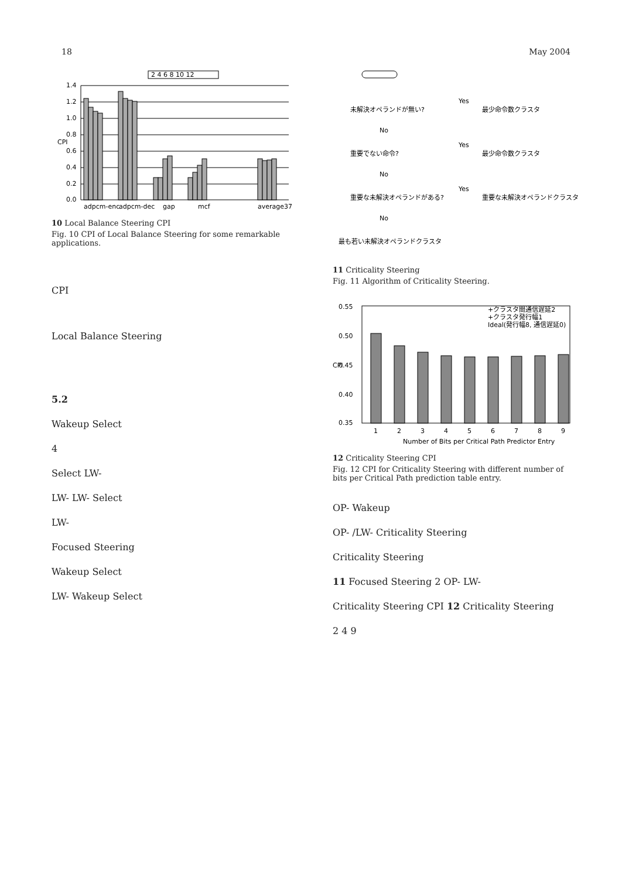18 May 2004
2 4 6 8 10 12
1.4
1.2
1.0
0.8
0.6
0.4
0.2
0.0
CPI
adpcm-enc
adpcm-dec
gap
mcf
average37
10 Local Balance Steering CPI
Fig. 10 CPI of Local Balance Steering for some remarkable applications.
CPI
Local Balance Steering
5.2
Wakeup Select
4
Select LW-
LW- LW- Select
LW-
Focused Steering
Wakeup Select
LW- Wakeup Select
未解決オペランドが無い?
Yes
最少命令数クラスタ
No
重要でない命令?
Yes
最少命令数クラスタ
No
重要な未解決オペランドがある?
Yes
重要な未解決オペランドクラスタ
No
最も若い未解決オペランドクラスタ
11 Criticality Steering
Fig. 11 Algorithm of Criticality Steering.
0.55
0.50
0.45
0.40
0.35
CPI
+クラスタ間通信遅延2
+クラスタ発行幅1
Ideal(発行幅8, 通信遅延0)
1
2
3
4
5
6
7
8
9
Number of Bits per Critical Path Predictor Entry
12 Criticality Steering CPI
Fig. 12 CPI for Criticality Steering with different number of bits per Critical Path prediction table entry.
OP- Wakeup
OP- /LW- Criticality Steering
Criticality Steering
11 Focused Steering 2 OP- LW-
Criticality Steering CPI 12 Criticality Steering
2 4 9